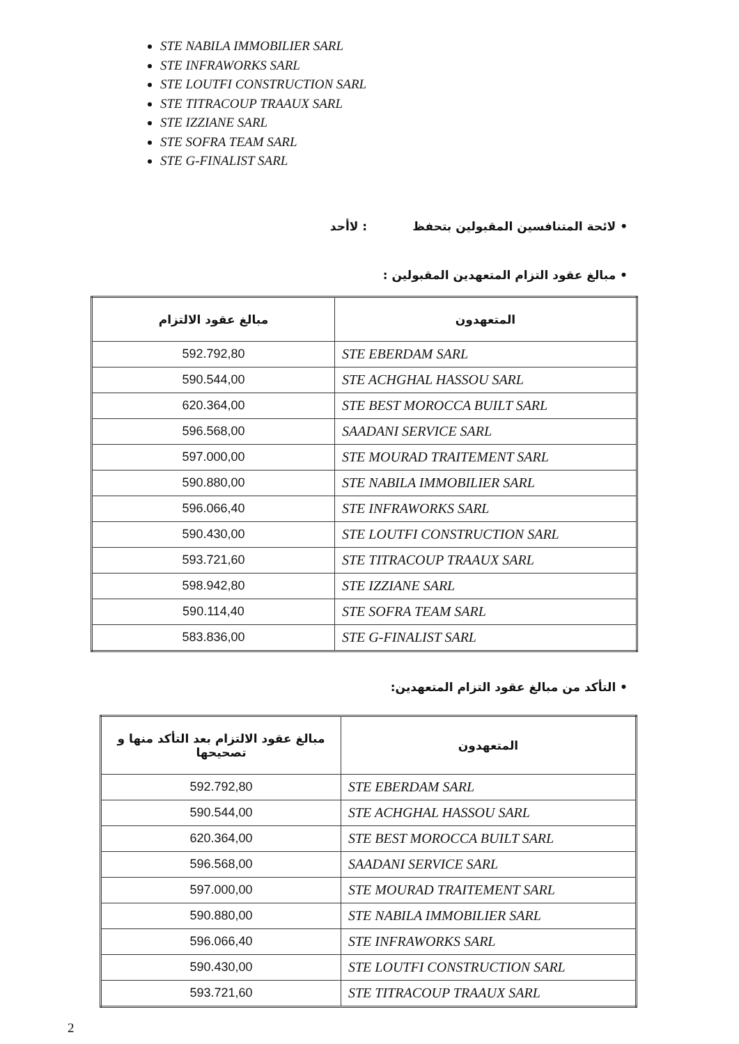STE NABILA IMMOBILIER SARL
STE INFRAWORKS SARL
STE LOUTFI CONSTRUCTION SARL
STE TITRACOUP TRAAUX SARL
STE IZZIANE SARL
STE SOFRA TEAM SARL
STE G-FINALIST SARL
• لائحة المتنافسين المقبولين بتحفظ : لاأحد
• مبالغ عقود التزام المتعهدين المقبولين :
| المتعهدون | مبالغ عقود الالتزام |
| --- | --- |
| STE EBERDAM SARL | 592.792,80 |
| STE ACHGHAL HASSOU SARL | 590.544,00 |
| STE BEST MOROCCA BUILT SARL | 620.364,00 |
| SAADANI SERVICE SARL | 596.568,00 |
| STE MOURAD TRAITEMENT SARL | 597.000,00 |
| STE NABILA IMMOBILIER SARL | 590.880,00 |
| STE INFRAWORKS SARL | 596.066,40 |
| STE LOUTFI CONSTRUCTION SARL | 590.430,00 |
| STE TITRACOUP TRAAUX SARL | 593.721,60 |
| STE IZZIANE SARL | 598.942,80 |
| STE SOFRA TEAM SARL | 590.114,40 |
| STE G-FINALIST SARL | 583.836,00 |
• التأكد من مبالغ عقود التزام المتعهدين:
| المتعهدون | مبالغ عقود الالتزام بعد التأكد منها و تصحيحها |
| --- | --- |
| STE EBERDAM SARL | 592.792,80 |
| STE ACHGHAL HASSOU SARL | 590.544,00 |
| STE BEST MOROCCA BUILT SARL | 620.364,00 |
| SAADANI SERVICE SARL | 596.568,00 |
| STE MOURAD TRAITEMENT SARL | 597.000,00 |
| STE NABILA IMMOBILIER SARL | 590.880,00 |
| STE INFRAWORKS SARL | 596.066,40 |
| STE LOUTFI CONSTRUCTION SARL | 590.430,00 |
| STE TITRACOUP TRAAUX SARL | 593.721,60 |
2